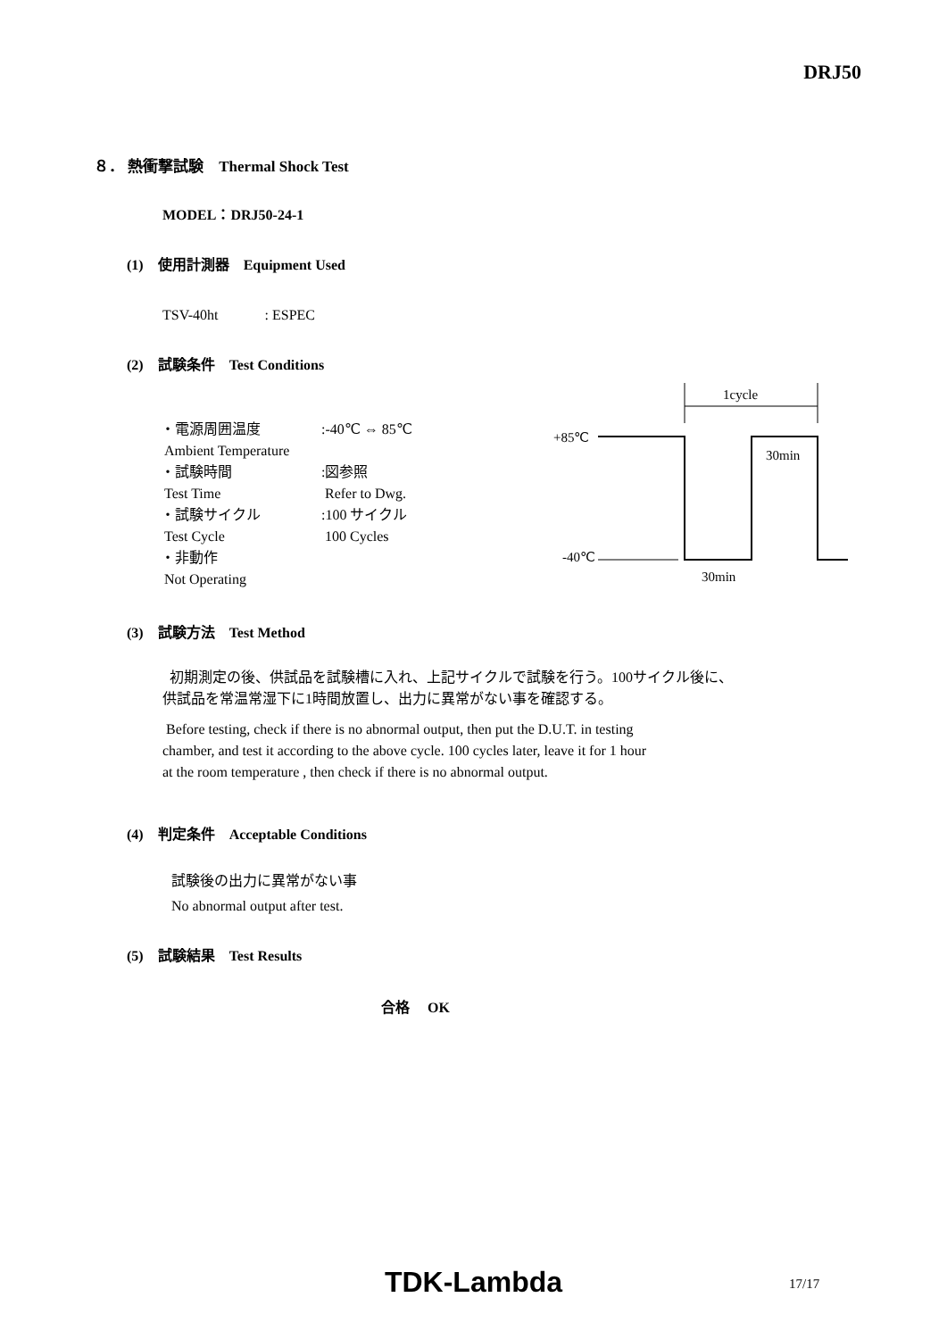DRJ50
８． 熱衝撃試験　Thermal Shock Test
MODEL：DRJ50-24-1
(1)　使用計測器　Equipment Used
TSV-40ht　　　 : ESPEC
(2)　試験条件　Test Conditions
| ・電源周囲温度 Ambient Temperature | :-40℃ ⇔ 85℃ |
| ・試験時間 Test Time | :図参照 Refer to Dwg. |
| ・試験サイクル Test Cycle | :100 サイクル 100 Cycles |
| ・非動作 Not Operating | |
1cycle
+85℃
-40℃
30min
30min
(3)　試験方法　Test Method
初期測定の後、供試品を試験槽に入れ、上記サイクルで試験を行う。100サイクル後に、
供試品を常温常湿下に1時間放置し、出力に異常がない事を確認する。
Before testing, check if there is no abnormal output, then put the D.U.T. in testing
chamber, and test it according to the above cycle. 100 cycles later, leave it for 1 hour
at the room temperature , then check if there is no abnormal output.
(4)　判定条件　Acceptable Conditions
試験後の出力に異常がない事
No abnormal output after test.
(5)　試験結果　Test Results
合格　 OK
TDK-Lambda 17/17